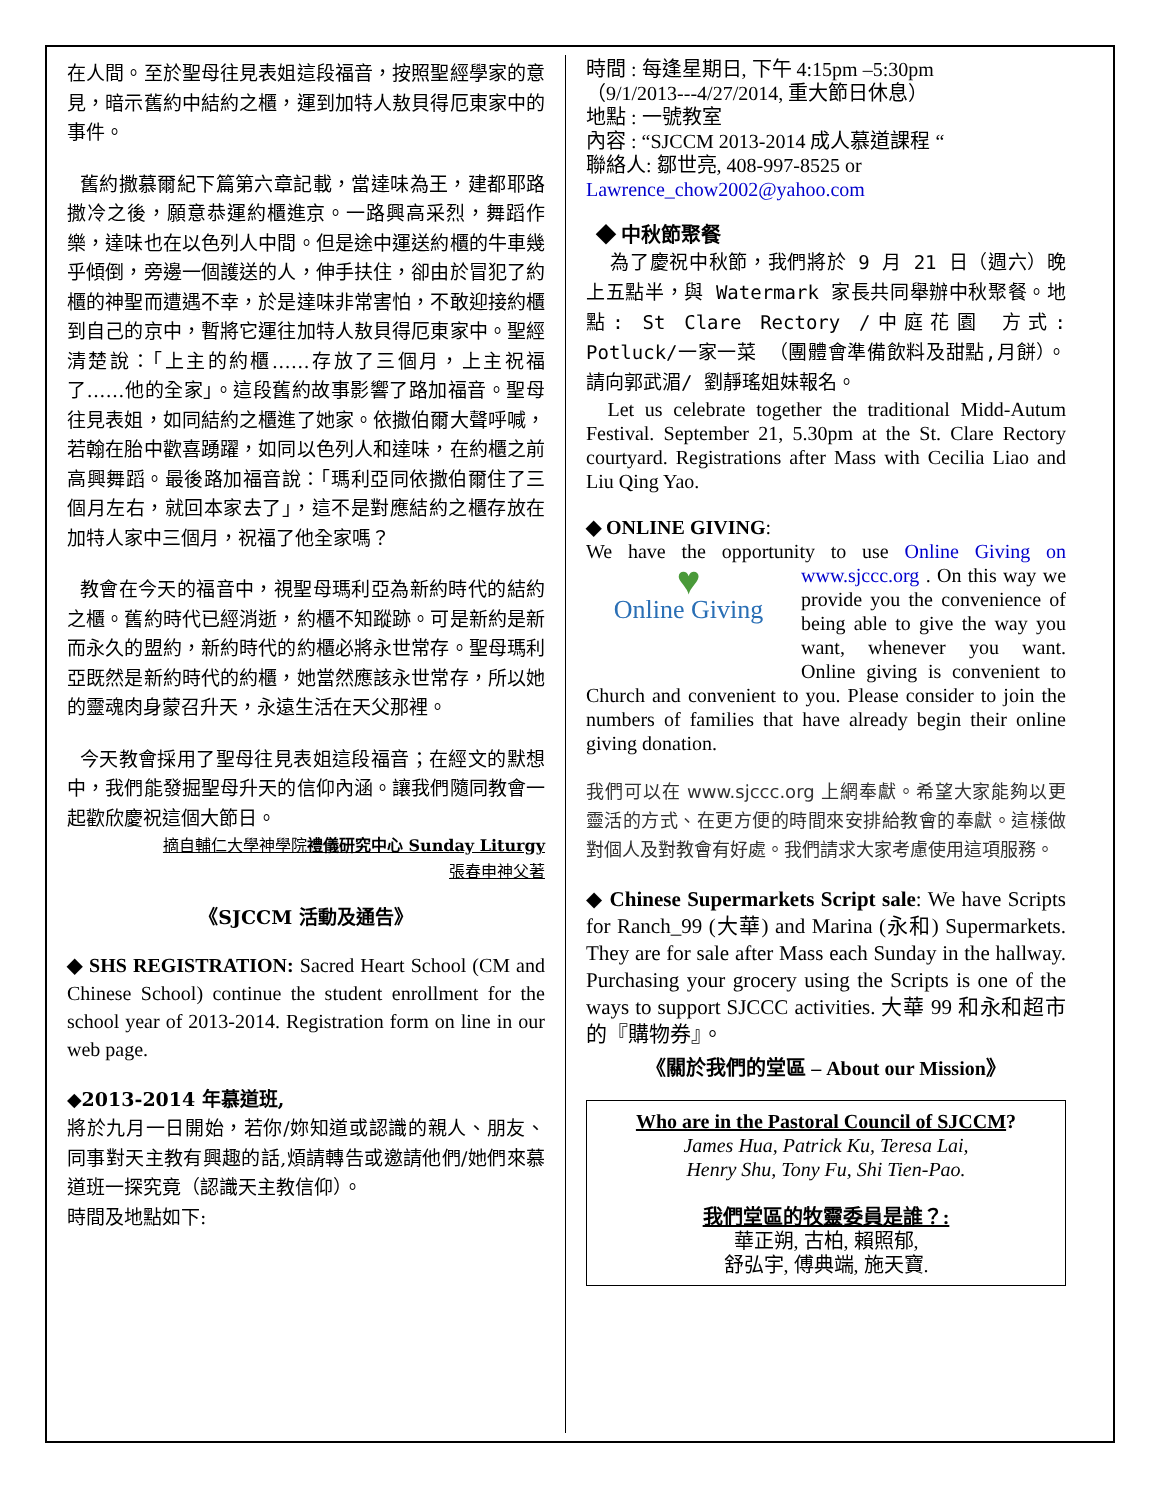在人間。至於聖母往見表姐這段福音，按照聖經學家的意見，暗示舊約中結約之櫃，運到加特人敖貝得厄東家中的事件。
舊約撒慕爾紀下篇第六章記載，當達味為王，建都耶路撒冷之後，願意恭運約櫃進京。一路興高采烈，舞蹈作樂，達味也在以色列人中間。但是途中運送約櫃的牛車幾乎傾倒，旁邊一個護送的人，伸手扶住，卻由於冒犯了約櫃的神聖而遭遇不幸，於是達味非常害怕，不敢迎接約櫃到自己的京中，暫將它運往加特人敖貝得厄東家中。聖經清楚說：「上主的約櫃……存放了三個月，上主祝福了……他的全家」。這段舊約故事影響了路加福音。聖母往見表姐，如同結約之櫃進了她家。依撒伯爾大聲呼喊，若翰在胎中歡喜踴躍，如同以色列人和達味，在約櫃之前高興舞蹈。最後路加福音說：「瑪利亞同依撒伯爾住了三個月左右，就回本家去了」，這不是對應結約之櫃存放在加特人家中三個月，祝福了他全家嗎？
教會在今天的福音中，視聖母瑪利亞為新約時代的結約之櫃。舊約時代已經消逝，約櫃不知蹤跡。可是新約是新而永久的盟約，新約時代的約櫃必將永世常存。聖母瑪利亞既然是新約時代的約櫃，她當然應該永世常存，所以她的靈魂肉身蒙召升天，永遠生活在天父那裡。
今天教會採用了聖母往見表姐這段福音；在經文的默想中，我們能發掘聖母升天的信仰內涵。讓我們隨同教會一起歡欣慶祝這個大節日。
摘自輔仁大學神學院禮儀研究中心 Sunday Liturgy
張春申神父著
《SJCCM 活動及通告》
◆ SHS REGISTRATION: Sacred Heart School (CM and Chinese School) continue the student enrollment for the school year of 2013-2014. Registration form on line in our web page.
◆2013-2014 年慕道班,
將於九月一日開始，若你/妳知道或認識的親人、朋友、同事對天主教有興趣的話,煩請轉告或邀請他們/她們來慕道班一探究竟（認識天主教信仰）。
時間及地點如下:
時間 : 每逢星期日, 下午 4:15pm –5:30pm
（9/1/2013---4/27/2014, 重大節日休息）
地點 : 一號教室
內容 : “SJCCM 2013-2014 成人慕道課程 “
聯絡人: 鄒世亮, 408-997-8525 or
Lawrence_chow2002@yahoo.com
◆ 中秋節聚餐
為了慶祝中秋節，我們將於 9 月 21 日（週六）晚上五點半，與 Watermark 家長共同舉辦中秋聚餐。地點: St Clare Rectory /中庭花園 方式: Potluck/一家一菜 （團體會準備飲料及甜點,月餅）。請向郭武湄/ 劉靜瑤姐妹報名。
Let us celebrate together the traditional Midd-Autum Festival. September 21, 5.30pm at the St. Clare Rectory courtyard. Registrations after Mass with Cecilia Liao and Liu Qing Yao.
◆ ONLINE GIVING:
We have the opportunity to use Online Giving on www.sjccc.org . ♥
Online Giving On this way we provide you the convenience of being able to give the way you want, whenever you want. Online giving is convenient to Church and convenient to you. Please consider to join the numbers of families that have already begin their online giving donation.
我們可以在 www.sjccc.org 上網奉獻。希望大家能夠以更靈活的方式、在更方便的時間來安排給教會的奉獻。這樣做對個人及對教會有好處。我們請求大家考慮使用這項服務。
◆ Chinese Supermarkets Script sale: We have Scripts for Ranch_99 (大華) and Marina (永和) Supermarkets. They are for sale after Mass each Sunday in the hallway. Purchasing your grocery using the Scripts is one of the ways to support SJCCC activities. 大華 99 和永和超市的『購物券』。
《關於我們的堂區 – About our Mission》
Who are in the Pastoral Council of SJCCM?
James Hua, Patrick Ku, Teresa Lai,
Henry Shu, Tony Fu, Shi Tien-Pao.
我們堂區的牧靈委員是誰？:
華正朔, 古柏, 賴照郁,
舒弘宇, 傅典端, 施天寶.